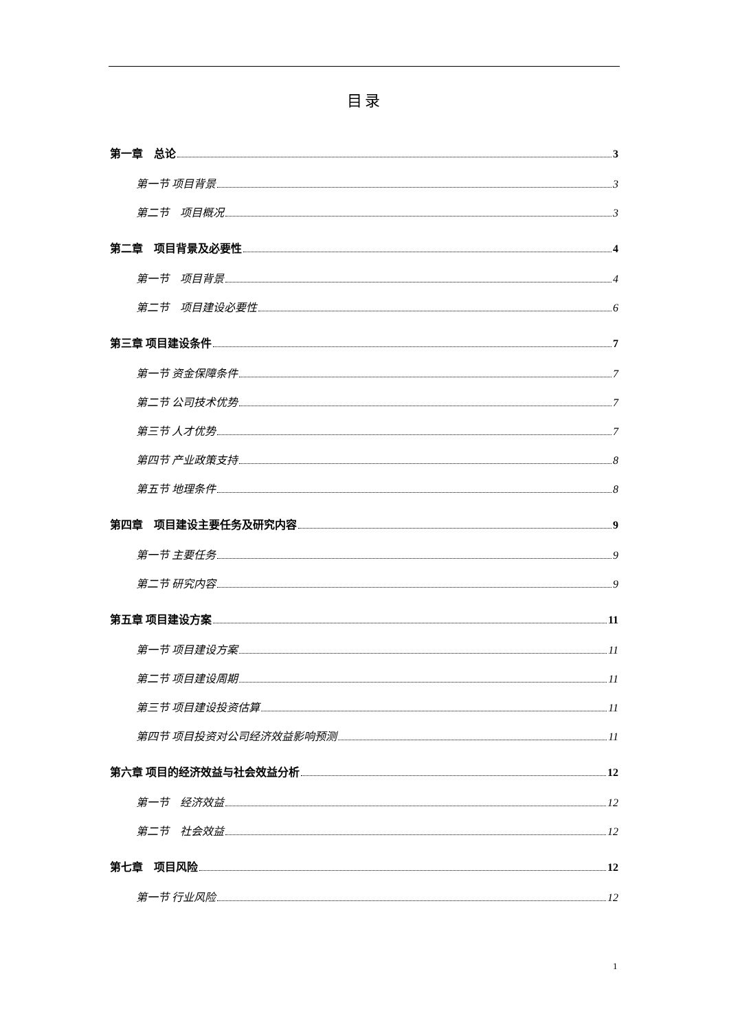目录
第一章　总论 3
第一节 项目背景 3
第二节　项目概况 3
第二章　项目背景及必要性 4
第一节　项目背景 4
第二节　项目建设必要性 6
第三章 项目建设条件 7
第一节 资金保障条件 7
第二节 公司技术优势 7
第三节 人才优势 7
第四节 产业政策支持 8
第五节 地理条件 8
第四章　项目建设主要任务及研究内容 9
第一节 主要任务 9
第二节 研究内容 9
第五章 项目建设方案 11
第一节 项目建设方案 11
第二节 项目建设周期 11
第三节 项目建设投资估算 11
第四节 项目投资对公司经济效益影响预测 11
第六章 项目的经济效益与社会效益分析 12
第一节　经济效益 12
第二节　社会效益 12
第七章　项目风险 12
第一节 行业风险 12
1